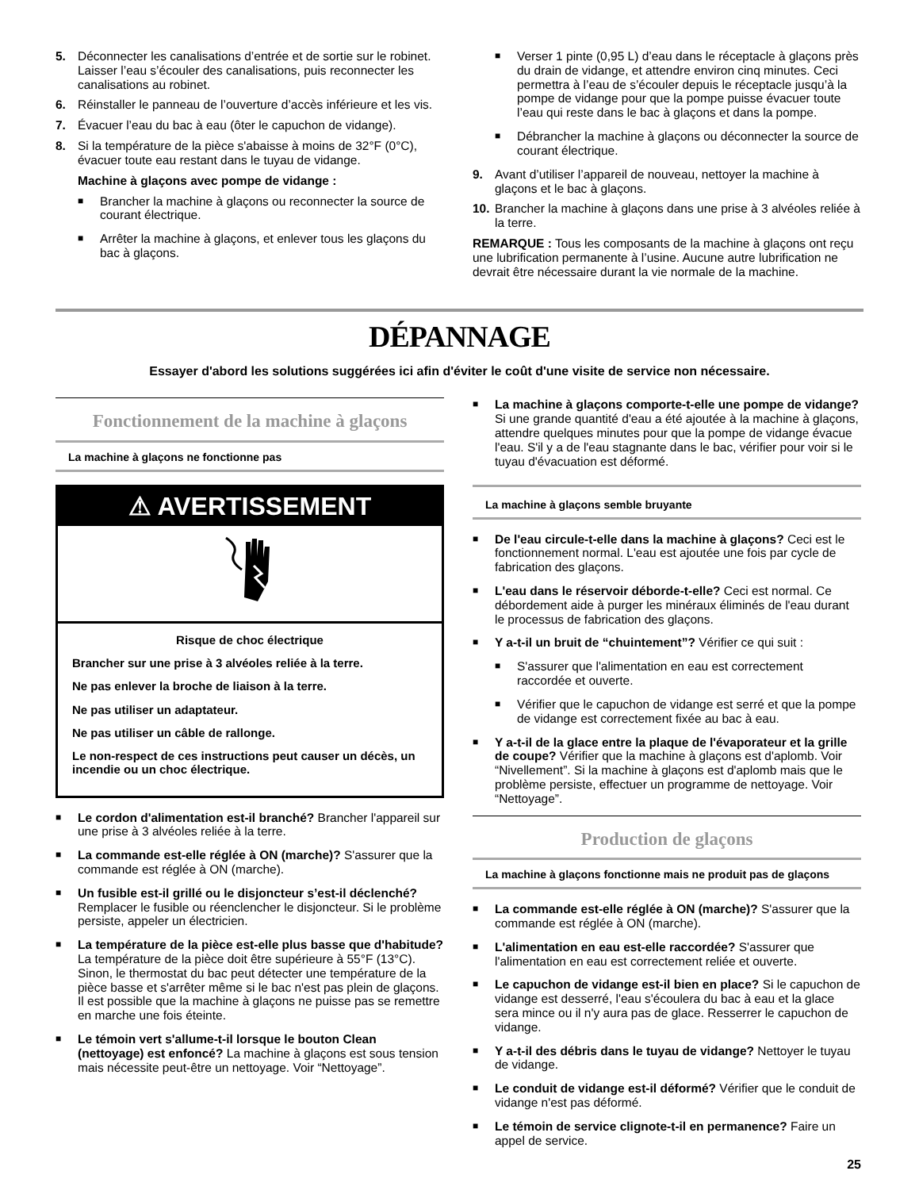5. Déconnecter les canalisations d’entrée et de sortie sur le robinet. Laisser l’eau s’écouler des canalisations, puis reconnecter les canalisations au robinet.
6. Réinstaller le panneau de l’ouverture d’accès inférieure et les vis.
7. Évacuer l’eau du bac à eau (ôter le capuchon de vidange).
8. Si la température de la pièce s'abaisse à moins de 32°F (0°C), évacuer toute eau restant dans le tuyau de vidange.
Machine à glaçons avec pompe de vidange :
■ Brancher la machine à glaçons ou reconnecter la source de courant électrique.
■ Arrêter la machine à glaçons, et enlever tous les glaçons du bac à glaçons.
■ Verser 1 pinte (0,95 L) d’eau dans le réceptacle à glaçons près du drain de vidange, et attendre environ cinq minutes. Ceci permettra à l’eau de s’écouler depuis le réceptacle jusqu’à la pompe de vidange pour que la pompe puisse évacuer toute l’eau qui reste dans le bac à glaçons et dans la pompe.
■ Débrancher la machine à glaçons ou déconnecter la source de courant électrique.
9. Avant d’utiliser l’appareil de nouveau, nettoyer la machine à glaçons et le bac à glaçons.
10. Brancher la machine à glaçons dans une prise à 3 alvéoles reliée à la terre.
REMARQUE : Tous les composants de la machine à glaçons ont reçu une lubrification permanente à l’usine. Aucune autre lubrification ne devrait être nécessaire durant la vie normale de la machine.
DÉPANNAGE
Essayer d'abord les solutions suggérées ici afin d'éviter le coût d'une visite de service non nécessaire.
Fonctionnement de la machine à glaçons
La machine à glaçons ne fonctionne pas
⚠ AVERTISSEMENT
Risque de choc électrique
Brancher sur une prise à 3 alvéoles reliée à la terre.
Ne pas enlever la broche de liaison à la terre.
Ne pas utiliser un adaptateur.
Ne pas utiliser un câble de rallonge.
Le non-respect de ces instructions peut causer un décès, un incendie ou un choc électrique.
■ Le cordon d'alimentation est-il branché? Brancher l'appareil sur une prise à 3 alvéoles reliée à la terre.
■ La commande est-elle réglée à ON (marche)? S'assurer que la commande est réglée à ON (marche).
■ Un fusible est-il grillé ou le disjoncteur s’est-il déclenché? Remplacer le fusible ou réenclencher le disjoncteur. Si le problème persiste, appeler un électricien.
■ La température de la pièce est-elle plus basse que d'habitude? La température de la pièce doit être supérieure à 55°F (13°C). Sinon, le thermostat du bac peut détecter une température de la pièce basse et s'arrêter même si le bac n'est pas plein de glaçons. Il est possible que la machine à glaçons ne puisse pas se remettre en marche une fois éteinte.
■ Le témoin vert s'allume-t-il lorsque le bouton Clean (nettoyage) est enfoncé? La machine à glaçons est sous tension mais nécessite peut-être un nettoyage. Voir “Nettoyage”.
■ La machine à glaçons comporte-t-elle une pompe de vidange? Si une grande quantité d'eau a été ajoutée à la machine à glaçons, attendre quelques minutes pour que la pompe de vidange évacue l'eau. S'il y a de l'eau stagnante dans le bac, vérifier pour voir si le tuyau d'évacuation est déformé.
La machine à glaçons semble bruyante
■ De l'eau circule-t-elle dans la machine à glaçons? Ceci est le fonctionnement normal. L'eau est ajoutée une fois par cycle de fabrication des glaçons.
■ L'eau dans le réservoir déborde-t-elle? Ceci est normal. Ce débordement aide à purger les minéraux éliminés de l'eau durant le processus de fabrication des glaçons.
■ Y a-t-il un bruit de “chuintement”? Vérifier ce qui suit :
■ S'assurer que l'alimentation en eau est correctement raccordée et ouverte.
■ Vérifier que le capuchon de vidange est serré et que la pompe de vidange est correctement fixée au bac à eau.
■ Y a-t-il de la glace entre la plaque de l'évaporateur et la grille de coupe? Vérifier que la machine à glaçons est d'aplomb. Voir “Nivellement”. Si la machine à glaçons est d'aplomb mais que le problème persiste, effectuer un programme de nettoyage. Voir “Nettoyage”.
Production de glaçons
La machine à glaçons fonctionne mais ne produit pas de glaçons
■ La commande est-elle réglée à ON (marche)? S'assurer que la commande est réglée à ON (marche).
■ L'alimentation en eau est-elle raccordée? S'assurer que l'alimentation en eau est correctement reliée et ouverte.
■ Le capuchon de vidange est-il bien en place? Si le capuchon de vidange est desserré, l'eau s'écoulera du bac à eau et la glace sera mince ou il n'y aura pas de glace. Resserrer le capuchon de vidange.
■ Y a-t-il des débris dans le tuyau de vidange? Nettoyer le tuyau de vidange.
■ Le conduit de vidange est-il déformé? Vérifier que le conduit de vidange n'est pas déformé.
■ Le témoin de service clignote-t-il en permanence? Faire un appel de service.
25